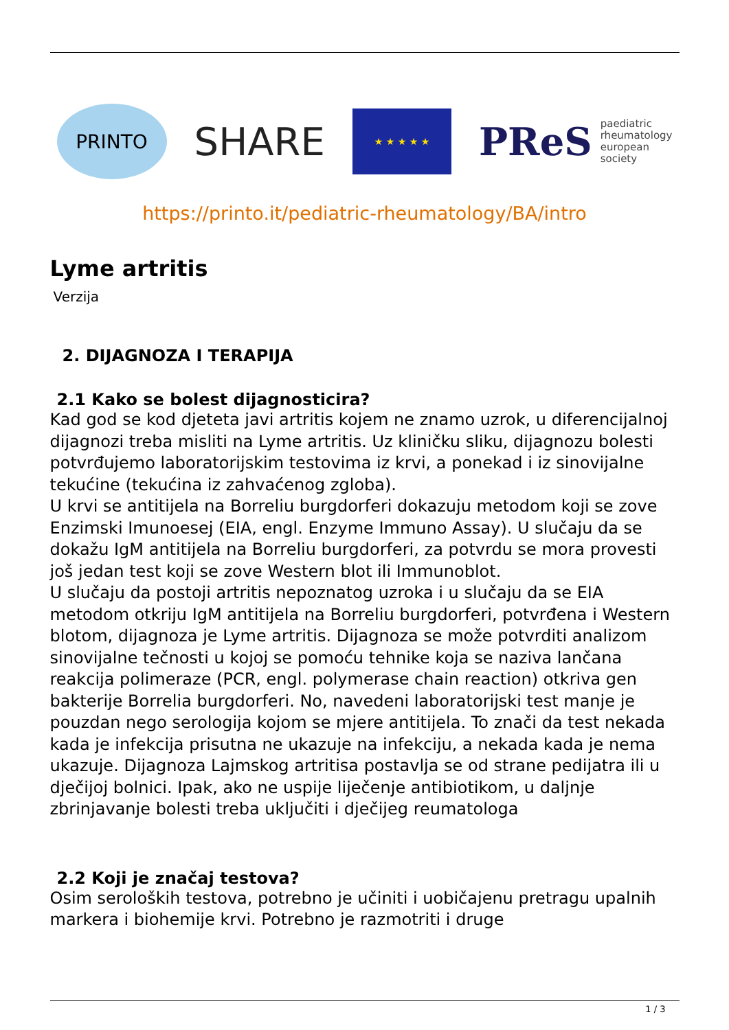PRINTO
SHARE
★ ★ ★ ★ ★
PReS paediatric
rheumatology
european
society
https://printo.it/pediatric-rheumatology/BA/intro
Lyme artritis
Verzija
2. DIJAGNOZA I TERAPIJA
2.1 Kako se bolest dijagnosticira?
Kad god se kod djeteta javi artritis kojem ne znamo uzrok, u diferencijalnoj dijagnozi treba misliti na Lyme artritis. Uz kliničku sliku, dijagnozu bolesti potvrđujemo laboratorijskim testovima iz krvi, a ponekad i iz sinovijalne tekućine (tekućina iz zahvaćenog zgloba).
U krvi se antitijela na Borreliu burgdorferi dokazuju metodom koji se zove Enzimski Imunoesej (EIA, engl. Enzyme Immuno Assay). U slučaju da se dokažu IgM antitijela na Borreliu burgdorferi, za potvrdu se mora provesti još jedan test koji se zove Western blot ili Immunoblot.
U slučaju da postoji artritis nepoznatog uzroka i u slučaju da se EIA metodom otkriju IgM antitijela na Borreliu burgdorferi, potvrđena i Western blotom, dijagnoza je Lyme artritis. Dijagnoza se može potvrditi analizom sinovijalne tečnosti u kojoj se pomoću tehnike koja se naziva lančana reakcija polimeraze (PCR, engl. polymerase chain reaction) otkriva gen bakterije Borrelia burgdorferi. No, navedeni laboratorijski test manje je pouzdan nego serologija kojom se mjere antitijela. To znači da test nekada kada je infekcija prisutna ne ukazuje na infekciju, a nekada kada je nema ukazuje. Dijagnoza Lajmskog artritisa postavlja se od strane pedijatra ili u dječijoj bolnici. Ipak, ako ne uspije liječenje antibiotikom, u daljnje zbrinjavanje bolesti treba uključiti i dječijeg reumatologa
2.2 Koji je značaj testova?
Osim seroloških testova, potrebno je učiniti i uobičajenu pretragu upalnih markera i biohemije krvi. Potrebno je razmotriti i druge
1 / 3